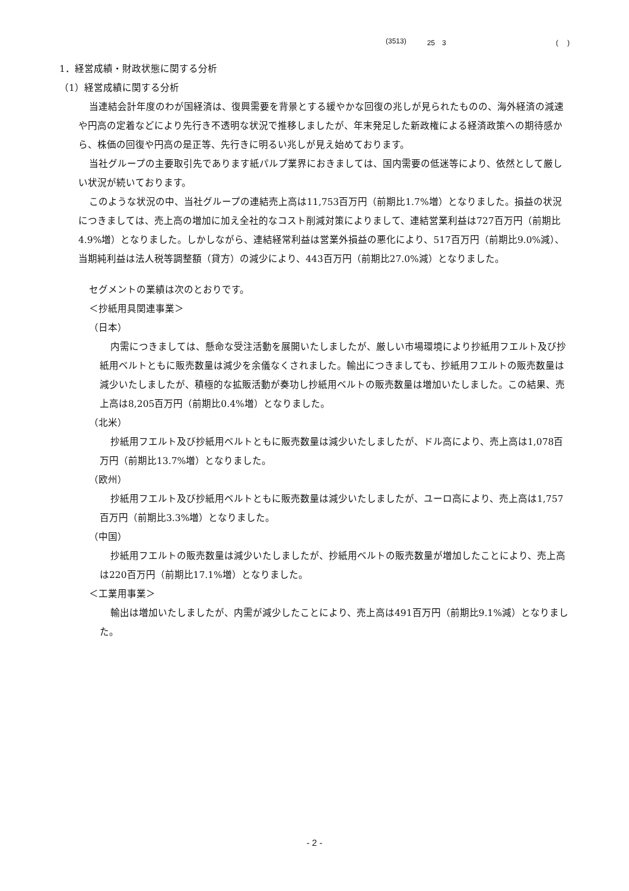(3513) 25　3 (　 )
1．経営成績・財政状態に関する分析
（1）経営成績に関する分析
当連結会計年度のわが国経済は、復興需要を背景とする緩やかな回復の兆しが見られたものの、海外経済の減速や円高の定着などにより先行き不透明な状況で推移しましたが、年末発足した新政権による経済政策への期待感から、株価の回復や円高の是正等、先行きに明るい兆しが見え始めております。
当社グループの主要取引先であります紙パルプ業界におきましては、国内需要の低迷等により、依然として厳しい状況が続いております。
このような状況の中、当社グループの連結売上高は11,753百万円（前期比1.7%増）となりました。損益の状況につきましては、売上高の増加に加え全社的なコスト削減対策によりまして、連結営業利益は727百万円（前期比4.9%増）となりました。しかしながら、連結経常利益は営業外損益の悪化により、517百万円（前期比9.0%減）、当期純利益は法人税等調整額（貸方）の減少により、443百万円（前期比27.0%減）となりました。
セグメントの業績は次のとおりです。
＜抄紙用具関連事業＞
（日本）
内需につきましては、懸命な受注活動を展開いたしましたが、厳しい市場環境により抄紙用フエルト及び抄紙用ベルトともに販売数量は減少を余儀なくされました。輸出につきましても、抄紙用フエルトの販売数量は減少いたしましたが、積極的な拡販活動が奏功し抄紙用ベルトの販売数量は増加いたしました。この結果、売上高は8,205百万円（前期比0.4%増）となりました。
（北米）
抄紙用フエルト及び抄紙用ベルトともに販売数量は減少いたしましたが、ドル高により、売上高は1,078百万円（前期比13.7%増）となりました。
（欧州）
抄紙用フエルト及び抄紙用ベルトともに販売数量は減少いたしましたが、ユーロ高により、売上高は1,757百万円（前期比3.3%増）となりました。
（中国）
抄紙用フエルトの販売数量は減少いたしましたが、抄紙用ベルトの販売数量が増加したことにより、売上高は220百万円（前期比17.1%増）となりました。
＜工業用事業＞
輸出は増加いたしましたが、内需が減少したことにより、売上高は491百万円（前期比9.1%減）となりました。
- 2 -